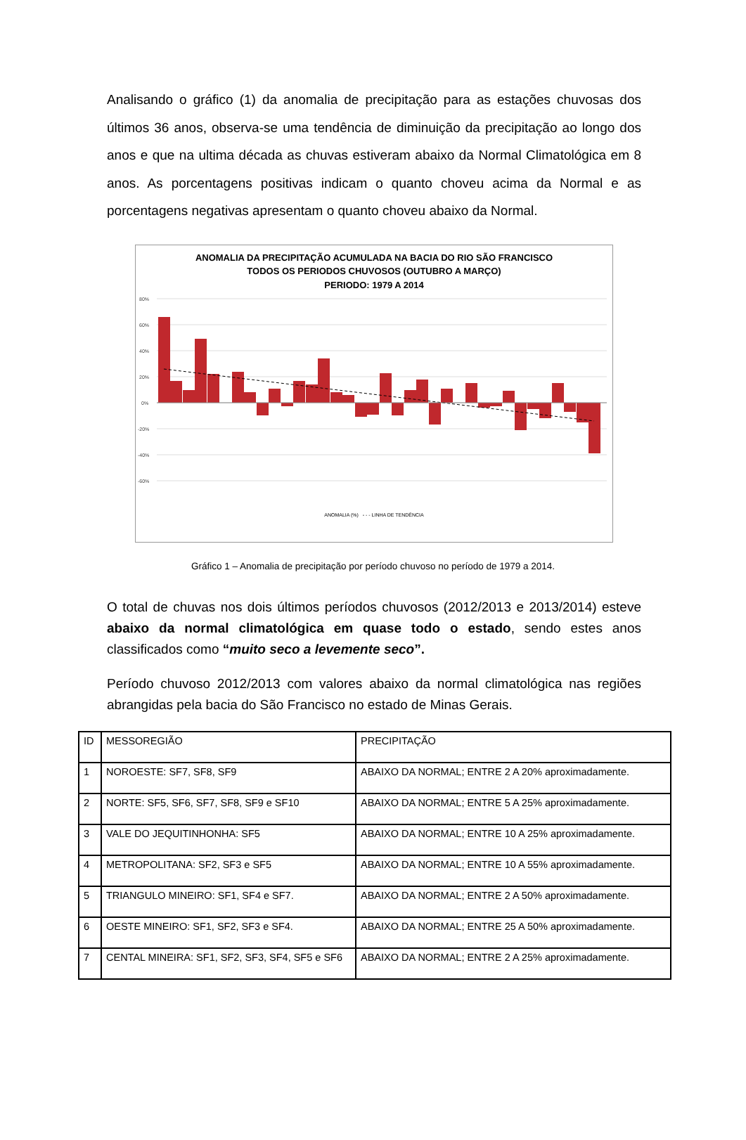Analisando o gráfico (1) da anomalia de precipitação para as estações chuvosas dos últimos 36 anos, observa-se uma tendência de diminuição da precipitação ao longo dos anos e que na ultima década as chuvas estiveram abaixo da Normal Climatológica em 8 anos. As porcentagens positivas indicam o quanto choveu acima da Normal e as porcentagens negativas apresentam o quanto choveu abaixo da Normal.
ANOMALIA DA PRECIPITAÇÃO ACUMULADA NA BACIA DO RIO SÃO FRANCISCO
TODOS OS PERIODOS CHUVOSOS (OUTUBRO A MARÇO)
PERIODO: 1979 A 2014
80%
60%
40%
20%
0%
-20%
-40%
-60%
ANOMALIA (%) - - - LINHA DE TENDÊNCIA
Gráfico 1 – Anomalia de precipitação por período chuvoso no período de 1979 a 2014.
O total de chuvas nos dois últimos períodos chuvosos (2012/2013 e 2013/2014) esteve abaixo da normal climatológica em quase todo o estado, sendo estes anos classificados como “muito seco a levemente seco”.
Período chuvoso 2012/2013 com valores abaixo da normal climatológica nas regiões abrangidas pela bacia do São Francisco no estado de Minas Gerais.
| ID | MESSOREGIÃO | PRECIPITAÇÃO |
| 1 | NOROESTE: SF7, SF8, SF9 | ABAIXO DA NORMAL; ENTRE 2 A 20% aproximadamente. |
| 2 | NORTE: SF5, SF6, SF7, SF8, SF9 e SF10 | ABAIXO DA NORMAL; ENTRE 5 A 25% aproximadamente. |
| 3 | VALE DO JEQUITINHONHA: SF5 | ABAIXO DA NORMAL; ENTRE 10 A 25% aproximadamente. |
| 4 | METROPOLITANA: SF2, SF3 e SF5 | ABAIXO DA NORMAL; ENTRE 10 A 55% aproximadamente. |
| 5 | TRIANGULO MINEIRO: SF1, SF4 e SF7. | ABAIXO DA NORMAL; ENTRE 2 A 50% aproximadamente. |
| 6 | OESTE MINEIRO: SF1, SF2, SF3 e SF4. | ABAIXO DA NORMAL; ENTRE 25 A 50% aproximadamente. |
| 7 | CENTAL MINEIRA: SF1, SF2, SF3, SF4, SF5 e SF6 | ABAIXO DA NORMAL; ENTRE 2 A 25% aproximadamente. |